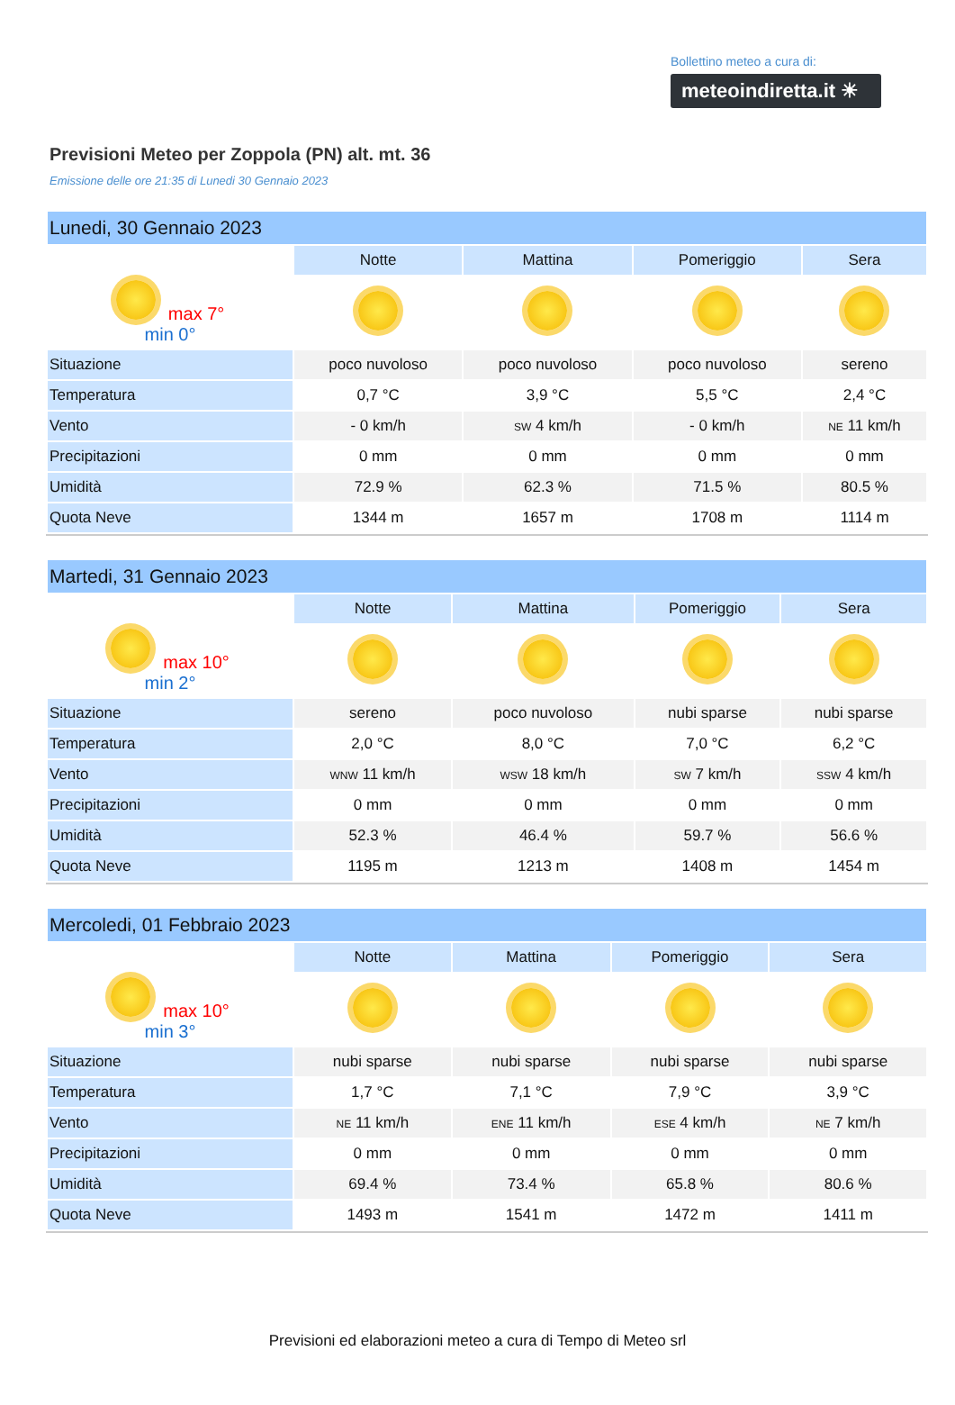Bollettino meteo a cura di:
meteoindiretta.it ☀
Previsioni Meteo per Zoppola (PN) alt. mt. 36
Emissione delle ore 21:35 di Lunedi 30 Gennaio 2023
| Lunedi, 30 Gennaio 2023 | | | | |
| --- | --- | --- | --- | --- |
| | Notte | Mattina | Pomeriggio | Sera |
| max 7° min 0° | | | | |
| Situazione | poco nuvoloso | poco nuvoloso | poco nuvoloso | sereno |
| Temperatura | 0,7 °C | 3,9 °C | 5,5 °C | 2,4 °C |
| Vento | - 0 km/h | SW 4 km/h | - 0 km/h | NE 11 km/h |
| Precipitazioni | 0 mm | 0 mm | 0 mm | 0 mm |
| Umidità | 72.9 % | 62.3 % | 71.5 % | 80.5 % |
| Quota Neve | 1344 m | 1657 m | 1708 m | 1114 m |
| Martedi, 31 Gennaio 2023 | | | | |
| --- | --- | --- | --- | --- |
| | Notte | Mattina | Pomeriggio | Sera |
| max 10° min 2° | | | | |
| Situazione | sereno | poco nuvoloso | nubi sparse | nubi sparse |
| Temperatura | 2,0 °C | 8,0 °C | 7,0 °C | 6,2 °C |
| Vento | WNW 11 km/h | WSW 18 km/h | SW 7 km/h | SSW 4 km/h |
| Precipitazioni | 0 mm | 0 mm | 0 mm | 0 mm |
| Umidità | 52.3 % | 46.4 % | 59.7 % | 56.6 % |
| Quota Neve | 1195 m | 1213 m | 1408 m | 1454 m |
| Mercoledi, 01 Febbraio 2023 | | | | |
| --- | --- | --- | --- | --- |
| | Notte | Mattina | Pomeriggio | Sera |
| max 10° min 3° | | | | |
| Situazione | nubi sparse | nubi sparse | nubi sparse | nubi sparse |
| Temperatura | 1,7 °C | 7,1 °C | 7,9 °C | 3,9 °C |
| Vento | NE 11 km/h | ENE 11 km/h | ESE 4 km/h | NE 7 km/h |
| Precipitazioni | 0 mm | 0 mm | 0 mm | 0 mm |
| Umidità | 69.4 % | 73.4 % | 65.8 % | 80.6 % |
| Quota Neve | 1493 m | 1541 m | 1472 m | 1411 m |
Previsioni ed elaborazioni meteo a cura di Tempo di Meteo srl